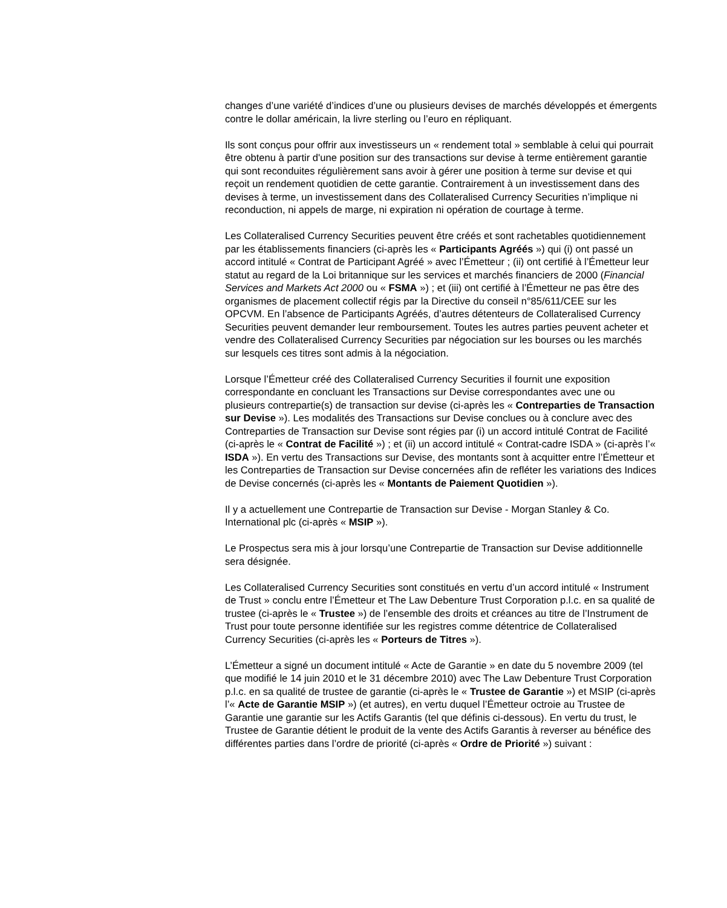changes d’une variété d’indices d’une ou plusieurs devises de marchés développés et émergents contre le dollar américain, la livre sterling ou l’euro en répliquant.
Ils sont conçus pour offrir aux investisseurs un « rendement total » semblable à celui qui pourrait être obtenu à partir d'une position sur des transactions sur devise à terme entièrement garantie qui sont reconduites régulièrement sans avoir à gérer une position à terme sur devise et qui reçoit un rendement quotidien de cette garantie. Contrairement à un investissement dans des devises à terme, un investissement dans des Collateralised Currency Securities n’implique ni reconduction, ni appels de marge, ni expiration ni opération de courtage à terme.
Les Collateralised Currency Securities peuvent être créés et sont rachetables quotidiennement par les établissements financiers (ci-après les « Participants Agréés ») qui (i) ont passé un accord intitulé « Contrat de Participant Agréé » avec l’Émetteur ; (ii) ont certifié à l’Émetteur leur statut au regard de la Loi britannique sur les services et marchés financiers de 2000 (Financial Services and Markets Act 2000 ou « FSMA ») ; et (iii) ont certifié à l’Émetteur ne pas être des organismes de placement collectif régis par la Directive du conseil n°85/611/CEE sur les OPCVM. En l’absence de Participants Agréés, d’autres détenteurs de Collateralised Currency Securities peuvent demander leur remboursement. Toutes les autres parties peuvent acheter et vendre des Collateralised Currency Securities par négociation sur les bourses ou les marchés sur lesquels ces titres sont admis à la négociation.
Lorsque l’Émetteur créé des Collateralised Currency Securities il fournit une exposition correspondante en concluant les Transactions sur Devise correspondantes avec une ou plusieurs contrepartie(s) de transaction sur devise (ci-après les « Contreparties de Transaction sur Devise »). Les modalités des Transactions sur Devise conclues ou à conclure avec des Contreparties de Transaction sur Devise sont régies par (i) un accord intitulé Contrat de Facilité (ci-après le « Contrat de Facilité ») ; et (ii) un accord intitulé « Contrat-cadre ISDA » (ci-après l’« ISDA »). En vertu des Transactions sur Devise, des montants sont à acquitter entre l’Émetteur et les Contreparties de Transaction sur Devise concernées afin de refléter les variations des Indices de Devise concernés (ci-après les « Montants de Paiement Quotidien »).
Il y a actuellement une Contrepartie de Transaction sur Devise - Morgan Stanley & Co. International plc (ci-après « MSIP »).
Le Prospectus sera mis à jour lorsqu’une Contrepartie de Transaction sur Devise additionnelle sera désignée.
Les Collateralised Currency Securities sont constitués en vertu d’un accord intitulé « Instrument de Trust » conclu entre l’Émetteur et The Law Debenture Trust Corporation p.l.c. en sa qualité de trustee (ci-après le « Trustee ») de l’ensemble des droits et créances au titre de l’Instrument de Trust pour toute personne identifiée sur les registres comme détentrice de Collateralised Currency Securities (ci-après les « Porteurs de Titres »).
L’Émetteur a signé un document intitulé « Acte de Garantie » en date du 5 novembre 2009 (tel que modifié le 14 juin 2010 et le 31 décembre 2010) avec The Law Debenture Trust Corporation p.l.c. en sa qualité de trustee de garantie (ci-après le « Trustee de Garantie ») et MSIP (ci-après l’« Acte de Garantie MSIP ») (et autres), en vertu duquel l’Émetteur octroie au Trustee de Garantie une garantie sur les Actifs Garantis (tel que définis ci-dessous). En vertu du trust, le Trustee de Garantie détient le produit de la vente des Actifs Garantis à reverser au bénéfice des différentes parties dans l’ordre de priorité (ci-après « Ordre de Priorité ») suivant :